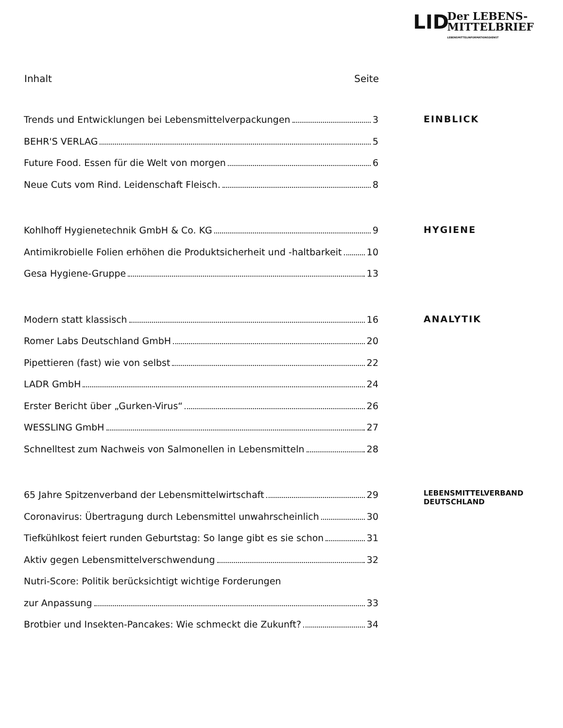LID
Der LEBENS-
MITTELBRIEF
LEBENSMITTELINFORMATIONSDIENST
Inhalt Seite
Trends und Entwicklungen bei Lebensmittelverpackungen 3
BEHR'S VERLAG 5
Future Food. Essen für die Welt von morgen 6
Neue Cuts vom Rind. Leidenschaft Fleisch. 8
EINBLICK
Kohlhoff Hygienetechnik GmbH & Co. KG 9
Antimikrobielle Folien erhöhen die Produktsicherheit und -haltbarkeit 10
Gesa Hygiene-Gruppe 13
HYGIENE
Modern statt klassisch 16
Romer Labs Deutschland GmbH 20
Pipettieren (fast) wie von selbst 22
LADR GmbH 24
Erster Bericht über „Gurken-Virus“ 26
WESSLING GmbH 27
Schnelltest zum Nachweis von Salmonellen in Lebensmitteln 28
ANALYTIK
65 Jahre Spitzenverband der Lebensmittelwirtschaft 29
Coronavirus: Übertragung durch Lebensmittel unwahrscheinlich 30
Tiefkühlkost feiert runden Geburtstag: So lange gibt es sie schon 31
Aktiv gegen Lebensmittelverschwendung 32
Nutri-Score: Politik berücksichtigt wichtige Forderungen
zur Anpassung 33
Brotbier und Insekten-Pancakes: Wie schmeckt die Zukunft? 34
LEBENSMITTELVERBAND
DEUTSCHLAND